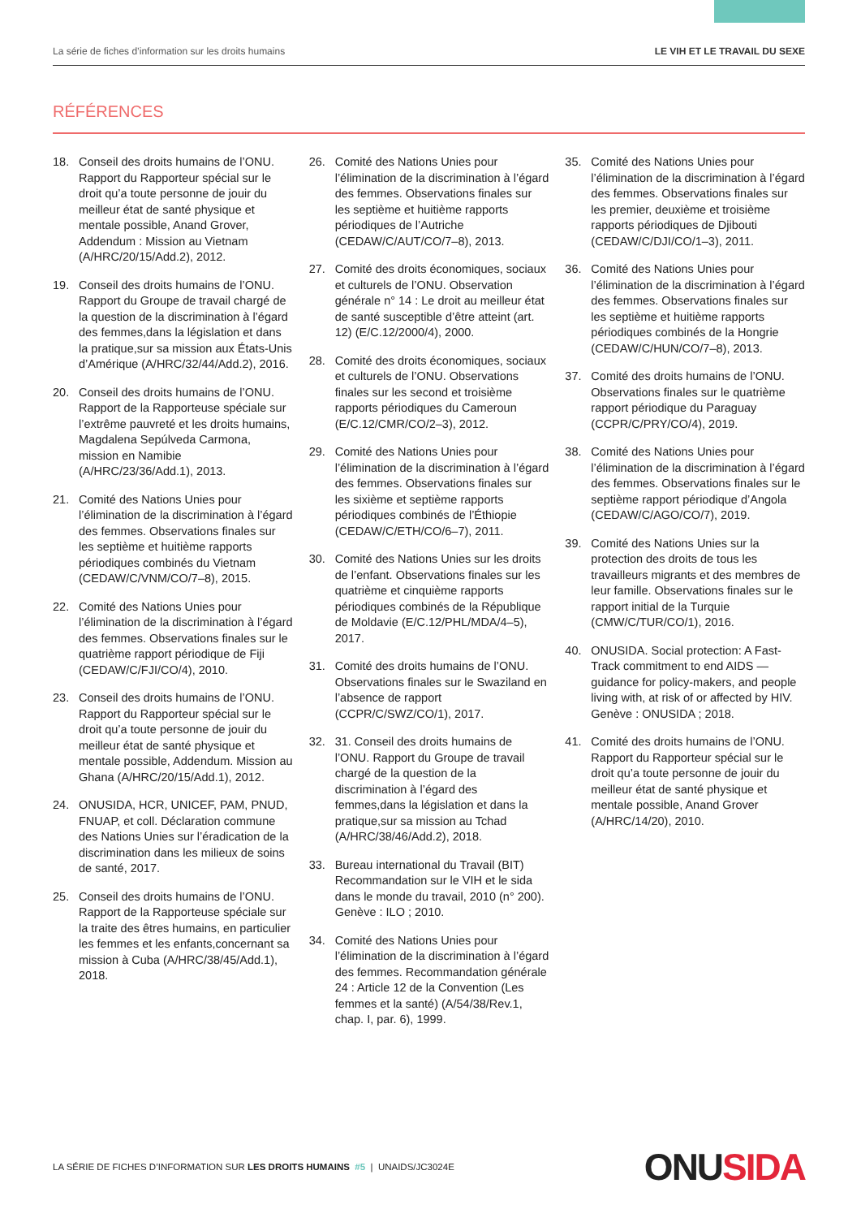La série de fiches d’information sur les droits humains LE VIH ET LE TRAVAIL DU SEXE
RÉFÉRENCES
18. Conseil des droits humains de l’ONU. Rapport du Rapporteur spécial sur le droit qu’a toute personne de jouir du meilleur état de santé physique et mentale possible, Anand Grover, Addendum : Mission au Vietnam (A/HRC/20/15/Add.2), 2012.
19. Conseil des droits humains de l’ONU. Rapport du Groupe de travail chargé de la question de la discrimination à l’égard des femmes,dans la législation et dans la pratique,sur sa mission aux États-Unis d’Amérique (A/HRC/32/44/Add.2), 2016.
20. Conseil des droits humains de l’ONU. Rapport de la Rapporteuse spéciale sur l’extrême pauvreté et les droits humains, Magdalena Sepúlveda Carmona, mission en Namibie (A/HRC/23/36/Add.1), 2013.
21. Comité des Nations Unies pour l’élimination de la discrimination à l’égard des femmes. Observations finales sur les septième et huitième rapports périodiques combinés du Vietnam (CEDAW/C/VNM/CO/7–8), 2015.
22. Comité des Nations Unies pour l’élimination de la discrimination à l’égard des femmes. Observations finales sur le quatrième rapport périodique de Fiji (CEDAW/C/FJI/CO/4), 2010.
23. Conseil des droits humains de l’ONU. Rapport du Rapporteur spécial sur le droit qu’a toute personne de jouir du meilleur état de santé physique et mentale possible, Addendum. Mission au Ghana (A/HRC/20/15/Add.1), 2012.
24. ONUSIDA, HCR, UNICEF, PAM, PNUD, FNUAP, et coll. Déclaration commune des Nations Unies sur l’éradication de la discrimination dans les milieux de soins de santé, 2017.
25. Conseil des droits humains de l’ONU. Rapport de la Rapporteuse spéciale sur la traite des êtres humains, en particulier les femmes et les enfants,concernant sa mission à Cuba (A/HRC/38/45/Add.1), 2018.
26. Comité des Nations Unies pour l’élimination de la discrimination à l’égard des femmes. Observations finales sur les septième et huitième rapports périodiques de l’Autriche (CEDAW/C/AUT/CO/7–8), 2013.
27. Comité des droits économiques, sociaux et culturels de l’ONU. Observation générale n° 14 : Le droit au meilleur état de santé susceptible d’être atteint (art. 12) (E/C.12/2000/4), 2000.
28. Comité des droits économiques, sociaux et culturels de l’ONU. Observations finales sur les second et troisième rapports périodiques du Cameroun (E/C.12/CMR/CO/2–3), 2012.
29. Comité des Nations Unies pour l’élimination de la discrimination à l’égard des femmes. Observations finales sur les sixième et septième rapports périodiques combinés de l’Éthiopie (CEDAW/C/ETH/CO/6–7), 2011.
30. Comité des Nations Unies sur les droits de l’enfant. Observations finales sur les quatrième et cinquième rapports périodiques combinés de la République de Moldavie (E/C.12/PHL/MDA/4–5), 2017.
31. Comité des droits humains de l’ONU. Observations finales sur le Swaziland en l’absence de rapport (CCPR/C/SWZ/CO/1), 2017.
32. 31. Conseil des droits humains de l’ONU. Rapport du Groupe de travail chargé de la question de la discrimination à l’égard des femmes,dans la législation et dans la pratique,sur sa mission au Tchad (A/HRC/38/46/Add.2), 2018.
33. Bureau international du Travail (BIT) Recommandation sur le VIH et le sida dans le monde du travail, 2010 (n° 200). Genève : ILO ; 2010.
34. Comité des Nations Unies pour l’élimination de la discrimination à l’égard des femmes. Recommandation générale 24 : Article 12 de la Convention (Les femmes et la santé) (A/54/38/Rev.1, chap. I, par. 6), 1999.
35. Comité des Nations Unies pour l’élimination de la discrimination à l’égard des femmes. Observations finales sur les premier, deuxième et troisième rapports périodiques de Djibouti (CEDAW/C/DJI/CO/1–3), 2011.
36. Comité des Nations Unies pour l’élimination de la discrimination à l’égard des femmes. Observations finales sur les septième et huitième rapports périodiques combinés de la Hongrie (CEDAW/C/HUN/CO/7–8), 2013.
37. Comité des droits humains de l’ONU. Observations finales sur le quatrième rapport périodique du Paraguay (CCPR/C/PRY/CO/4), 2019.
38. Comité des Nations Unies pour l’élimination de la discrimination à l’égard des femmes. Observations finales sur le septième rapport périodique d’Angola (CEDAW/C/AGO/CO/7), 2019.
39. Comité des Nations Unies sur la protection des droits de tous les travailleurs migrants et des membres de leur famille. Observations finales sur le rapport initial de la Turquie (CMW/C/TUR/CO/1), 2016.
40. ONUSIDA. Social protection: A Fast-Track commitment to end AIDS — guidance for policy-makers, and people living with, at risk of or affected by HIV. Genève : ONUSIDA ; 2018.
41. Comité des droits humains de l’ONU. Rapport du Rapporteur spécial sur le droit qu’a toute personne de jouir du meilleur état de santé physique et mentale possible, Anand Grover (A/HRC/14/20), 2010.
LA SÉRIE DE FICHES D’INFORMATION SUR LES DROITS HUMAINS #5 | UNAIDS/JC3024E ONUSIDA